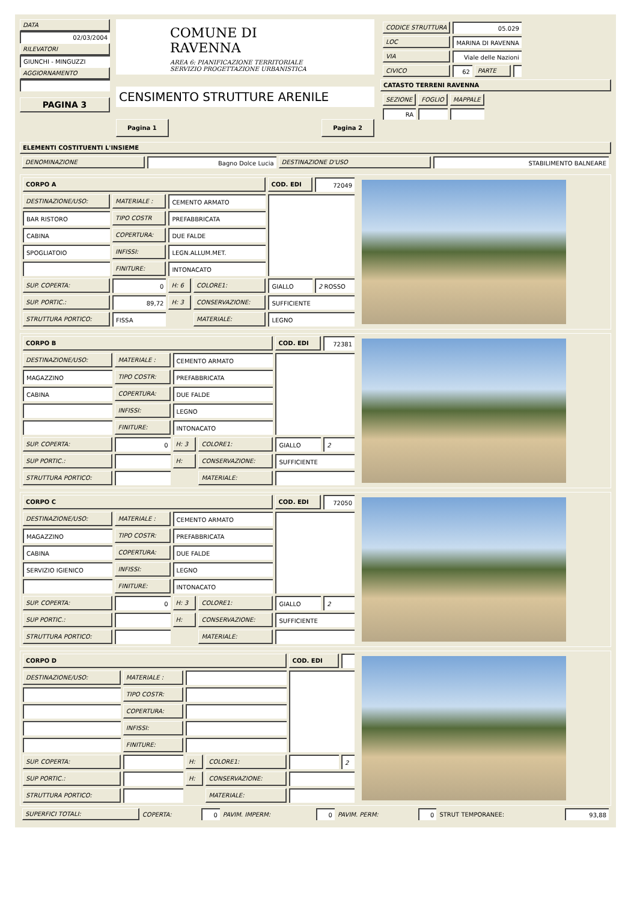DATA
02/03/2004
RILEVATORI
GIUNCHI - MINGUZZI
AGGIORNAMENTO
PAGINA 3
COMUNE DI RAVENNA
AREA 6: PIANIFICAZIONE TERRITORIALE
SERVIZIO PROGETTAZIONE URBANISTICA
CENSIMENTO STRUTTURE ARENILE
Pagina 1 Pagina 2
| CODICE STRUTTURA | 05.029 | | |
| LOC | MARINA DI RAVENNA | | |
| VIA | Viale delle Nazioni | | |
| CIVICO | 62 | PARTE | |
CATASTO TERRENI RAVENNA
| SEZIONE | FOGLIO | MAPPALE |
| RA | | |
ELEMENTI COSTITUENTI L'INSIEME
| DENOMINAZIONE | Bagno Dolce Lucia | DESTINAZIONE D'USO | STABILIMENTO BALNEARE |
| CORPO A | | | | COD. EDI | 72049 |
| DESTINAZIONE/USO: | MATERIALE : | CEMENTO ARMATO | | | |
| BAR RISTORO | TIPO COSTR | PREFABBRICATA | | | |
| CABINA | COPERTURA: | DUE FALDE | | | |
| SPOGLIATOIO | INFISSI: | LEGN.ALLUM.MET. | | | |
| | FINITURE: | INTONACATO | | | |
| SUP. COPERTA: | 0 | H: 6 | COLORE1: | GIALLO | 2 ROSSO |
| SUP. PORTIC.: | 89,72 | H: 3 | CONSERVAZIONE: | SUFFICIENTE | |
| STRUTTURA PORTICO: | FISSA | | MATERIALE: | LEGNO | |
| CORPO B | | | | COD. EDI | 72381 |
| DESTINAZIONE/USO: | MATERIALE : | CEMENTO ARMATO | | | |
| MAGAZZINO | TIPO COSTR: | PREFABBRICATA | | | |
| CABINA | COPERTURA: | DUE FALDE | | | |
| | INFISSI: | LEGNO | | | |
| | FINITURE: | INTONACATO | | | |
| SUP. COPERTA: | 0 | H: 3 | COLORE1: | GIALLO | 2 |
| SUP PORTIC.: | | H: | CONSERVAZIONE: | SUFFICIENTE | |
| STRUTTURA PORTICO: | | | MATERIALE: | | |
| CORPO C | | | | COD. EDI | 72050 |
| DESTINAZIONE/USO: | MATERIALE : | CEMENTO ARMATO | | | |
| MAGAZZINO | TIPO COSTR: | PREFABBRICATA | | | |
| CABINA | COPERTURA: | DUE FALDE | | | |
| SERVIZIO IGIENICO | INFISSI: | LEGNO | | | |
| | FINITURE: | INTONACATO | | | |
| SUP. COPERTA: | 0 | H: 3 | COLORE1: | GIALLO | 2 |
| SUP PORTIC.: | | H: | CONSERVAZIONE: | SUFFICIENTE | |
| STRUTTURA PORTICO: | | | MATERIALE: | | |
| CORPO D | | | | COD. EDI | |
| DESTINAZIONE/USO: | MATERIALE : | | | | |
| | TIPO COSTR: | | | | |
| | COPERTURA: | | | | |
| | INFISSI: | | | | |
| | FINITURE: | | | | |
| SUP. COPERTA: | | H: | COLORE1: | | 2 |
| SUP PORTIC.: | | H: | CONSERVAZIONE: | | |
| STRUTTURA PORTICO: | | | MATERIALE: | | |
| SUPERFICI TOTALI: | COPERTA: | 0 | PAVIM. IMPERM: | 0 | PAVIM. PERM: | 0 | STRUT TEMPORANEE: | 93,88 |